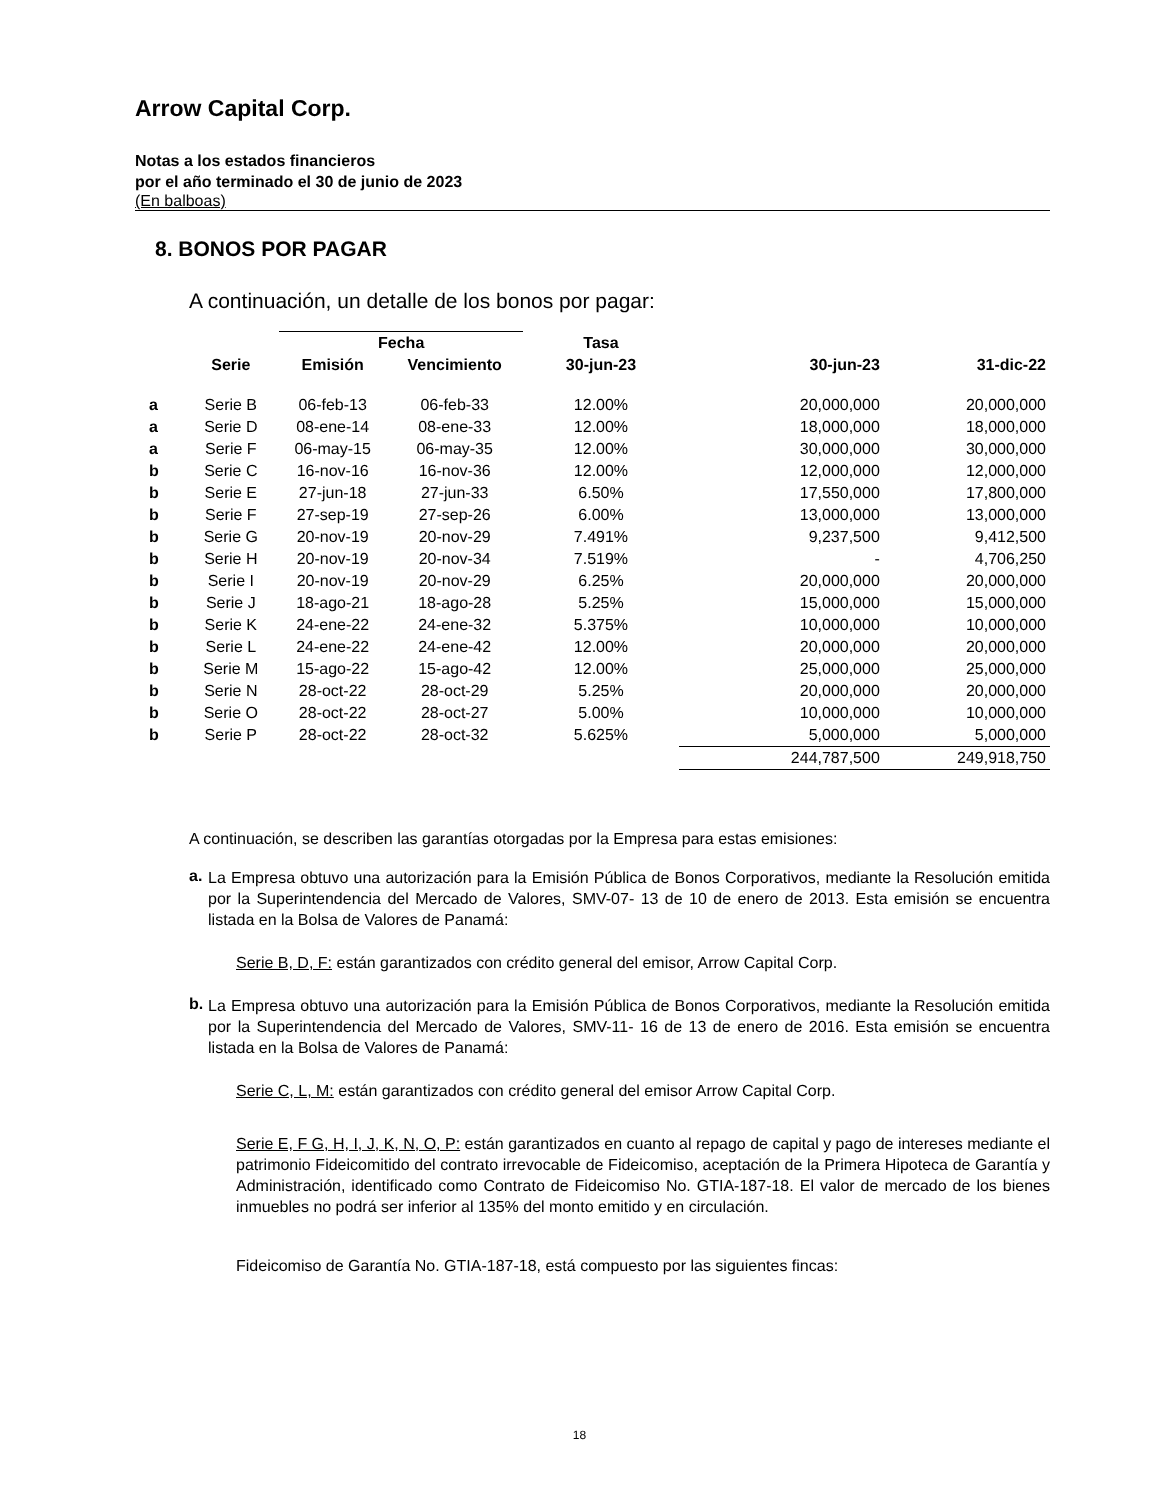Arrow Capital Corp.
Notas a los estados financieros
por el año terminado el 30 de junio de 2023
(En balboas)
8. BONOS POR PAGAR
A continuación, un detalle de los bonos por pagar:
| | | Fecha | | Tasa | | |
| --- | --- | --- | --- | --- | --- | --- |
| | Serie | Emisión | Vencimiento | 30-jun-23 | 30-jun-23 | 31-dic-22 |
| a | Serie B | 06-feb-13 | 06-feb-33 | 12.00% | 20,000,000 | 20,000,000 |
| a | Serie D | 08-ene-14 | 08-ene-33 | 12.00% | 18,000,000 | 18,000,000 |
| a | Serie F | 06-may-15 | 06-may-35 | 12.00% | 30,000,000 | 30,000,000 |
| b | Serie C | 16-nov-16 | 16-nov-36 | 12.00% | 12,000,000 | 12,000,000 |
| b | Serie E | 27-jun-18 | 27-jun-33 | 6.50% | 17,550,000 | 17,800,000 |
| b | Serie F | 27-sep-19 | 27-sep-26 | 6.00% | 13,000,000 | 13,000,000 |
| b | Serie G | 20-nov-19 | 20-nov-29 | 7.491% | 9,237,500 | 9,412,500 |
| b | Serie H | 20-nov-19 | 20-nov-34 | 7.519% | - | 4,706,250 |
| b | Serie I | 20-nov-19 | 20-nov-29 | 6.25% | 20,000,000 | 20,000,000 |
| b | Serie J | 18-ago-21 | 18-ago-28 | 5.25% | 15,000,000 | 15,000,000 |
| b | Serie K | 24-ene-22 | 24-ene-32 | 5.375% | 10,000,000 | 10,000,000 |
| b | Serie L | 24-ene-22 | 24-ene-42 | 12.00% | 20,000,000 | 20,000,000 |
| b | Serie M | 15-ago-22 | 15-ago-42 | 12.00% | 25,000,000 | 25,000,000 |
| b | Serie N | 28-oct-22 | 28-oct-29 | 5.25% | 20,000,000 | 20,000,000 |
| b | Serie O | 28-oct-22 | 28-oct-27 | 5.00% | 10,000,000 | 10,000,000 |
| b | Serie P | 28-oct-22 | 28-oct-32 | 5.625% | 5,000,000 | 5,000,000 |
| | | | | | 244,787,500 | 249,918,750 |
A continuación, se describen las garantías otorgadas por la Empresa para estas emisiones:
a.
La Empresa obtuvo una autorización para la Emisión Pública de Bonos Corporativos, mediante la Resolución emitida por la Superintendencia del Mercado de Valores, SMV-07- 13 de 10 de enero de 2013. Esta emisión se encuentra listada en la Bolsa de Valores de Panamá:
Serie B, D, F: están garantizados con crédito general del emisor, Arrow Capital Corp.
b.
La Empresa obtuvo una autorización para la Emisión Pública de Bonos Corporativos, mediante la Resolución emitida por la Superintendencia del Mercado de Valores, SMV-11- 16 de 13 de enero de 2016. Esta emisión se encuentra listada en la Bolsa de Valores de Panamá:
Serie C, L, M: están garantizados con crédito general del emisor Arrow Capital Corp.
Serie E, F G, H, I, J, K, N, O, P: están garantizados en cuanto al repago de capital y pago de intereses mediante el patrimonio Fideicomitido del contrato irrevocable de Fideicomiso, aceptación de la Primera Hipoteca de Garantía y Administración, identificado como Contrato de Fideicomiso No. GTIA-187-18. El valor de mercado de los bienes inmuebles no podrá ser inferior al 135% del monto emitido y en circulación.
Fideicomiso de Garantía No. GTIA-187-18, está compuesto por las siguientes fincas:
18